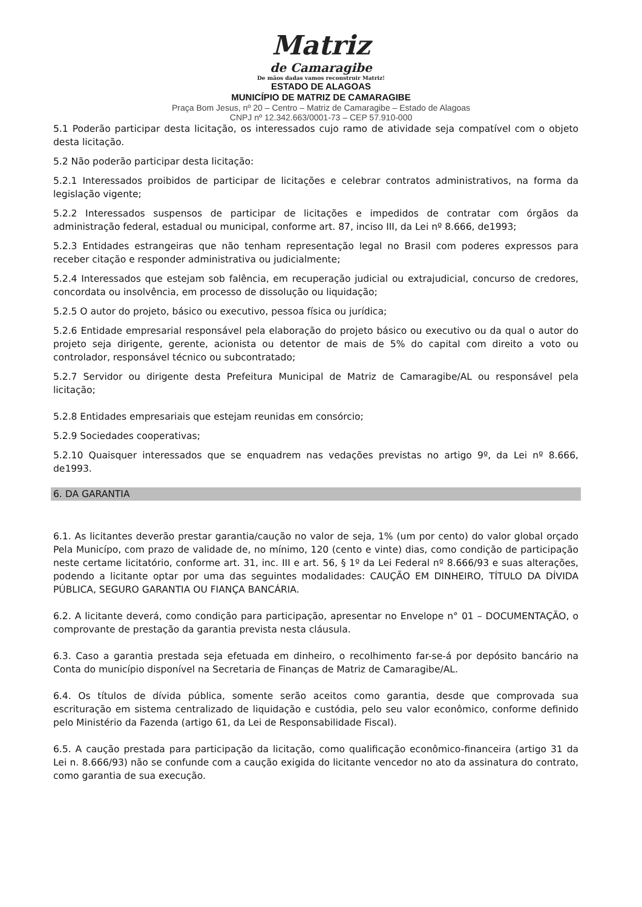Matriz
de Camaragibe
De mãos dadas vamos reconstruir Matriz!
ESTADO DE ALAGOAS
MUNICÍPIO DE MATRIZ DE CAMARAGIBE
Praça Bom Jesus, nº 20 – Centro – Matriz de Camaragibe – Estado de Alagoas
CNPJ nº 12.342.663/0001-73 – CEP 57.910-000
5.1 Poderão participar desta licitação, os interessados cujo ramo de atividade seja compatível com o objeto desta licitação.
5.2 Não poderão participar desta licitação:
5.2.1 Interessados proibidos de participar de licitações e celebrar contratos administrativos, na forma da legislação vigente;
5.2.2 Interessados suspensos de participar de licitações e impedidos de contratar com órgãos da administração federal, estadual ou municipal, conforme art. 87, inciso III, da Lei nº 8.666, de1993;
5.2.3 Entidades estrangeiras que não tenham representação legal no Brasil com poderes expressos para receber citação e responder administrativa ou judicialmente;
5.2.4 Interessados que estejam sob falência, em recuperação judicial ou extrajudicial, concurso de credores, concordata ou insolvência, em processo de dissolução ou liquidação;
5.2.5 O autor do projeto, básico ou executivo, pessoa física ou jurídica;
5.2.6 Entidade empresarial responsável pela elaboração do projeto básico ou executivo ou da qual o autor do projeto seja dirigente, gerente, acionista ou detentor de mais de 5% do capital com direito a voto ou controlador, responsável técnico ou subcontratado;
5.2.7 Servidor ou dirigente desta Prefeitura Municipal de Matriz de Camaragibe/AL ou responsável pela licitação;
5.2.8 Entidades empresariais que estejam reunidas em consórcio;
5.2.9 Sociedades cooperativas;
5.2.10 Quaisquer interessados que se enquadrem nas vedações previstas no artigo 9º, da Lei nº 8.666, de1993.
6. DA GARANTIA
6.1. As licitantes deverão prestar garantia/caução no valor de seja, 1% (um por cento) do valor global orçado Pela Municípo, com prazo de validade de, no mínimo, 120 (cento e vinte) dias, como condição de participação neste certame licitatório, conforme art. 31, inc. III e art. 56, § 1º da Lei Federal nº 8.666/93 e suas alterações, podendo a licitante optar por uma das seguintes modalidades: CAUÇÃO EM DINHEIRO, TÍTULO DA DÍVIDA PÚBLICA, SEGURO GARANTIA OU FIANÇA BANCÁRIA.
6.2. A licitante deverá, como condição para participação, apresentar no Envelope n° 01 – DOCUMENTAÇÃO, o comprovante de prestação da garantia prevista nesta cláusula.
6.3. Caso a garantia prestada seja efetuada em dinheiro, o recolhimento far-se-á por depósito bancário na Conta do município disponível na Secretaria de Finanças de Matriz de Camaragibe/AL.
6.4. Os títulos de dívida pública, somente serão aceitos como garantia, desde que comprovada sua escrituração em sistema centralizado de liquidação e custódia, pelo seu valor econômico, conforme definido pelo Ministério da Fazenda (artigo 61, da Lei de Responsabilidade Fiscal).
6.5. A caução prestada para participação da licitação, como qualificação econômico-financeira (artigo 31 da Lei n. 8.666/93) não se confunde com a caução exigida do licitante vencedor no ato da assinatura do contrato, como garantia de sua execução.